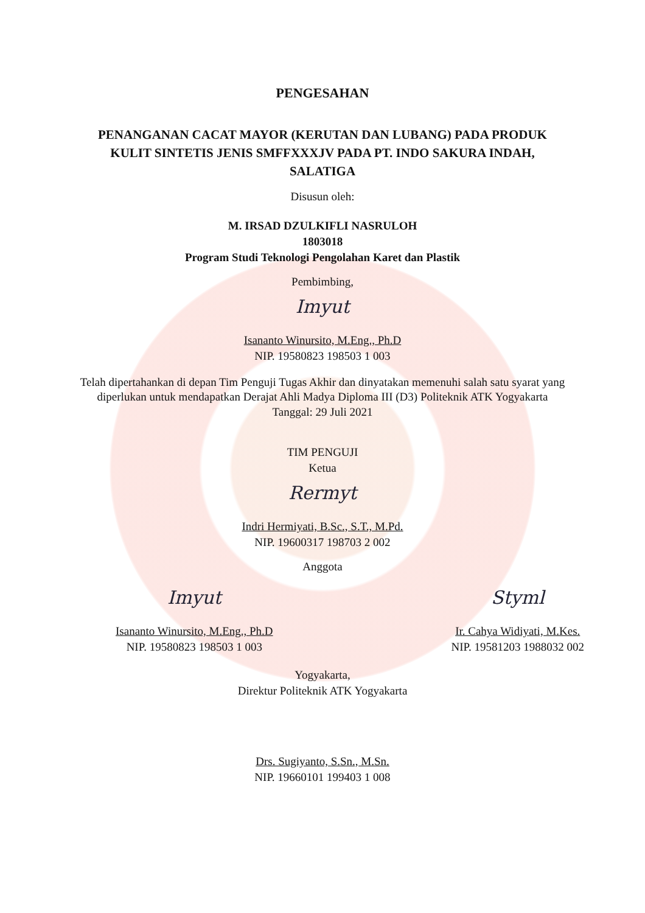PENGESAHAN
PENANGANAN CACAT MAYOR (KERUTAN DAN LUBANG) PADA PRODUK KULIT SINTETIS JENIS SMFFXXXJV PADA PT. INDO SAKURA INDAH, SALATIGA
Disusun oleh:
M. IRSAD DZULKIFLI NASRULOH
1803018
Program Studi Teknologi Pengolahan Karet dan Plastik
Pembimbing,
Imyut
Isananto Winursito, M.Eng., Ph.D
NIP. 19580823 198503 1 003
Telah dipertahankan di depan Tim Penguji Tugas Akhir dan dinyatakan memenuhi salah satu syarat yang diperlukan untuk mendapatkan Derajat Ahli Madya Diploma III (D3) Politeknik ATK Yogyakarta
Tanggal: 29 Juli 2021
TIM PENGUJI
Ketua
Rermyt
Indri Hermiyati, B.Sc., S.T., M.Pd.
NIP. 19600317 198703 2 002
Anggota
Imyut
Isananto Winursito, M.Eng., Ph.D
NIP. 19580823 198503 1 003
Styml
Ir. Cahya Widiyati, M.Kes.
NIP. 19581203 1988032 002
Yogyakarta,
Direktur Politeknik ATK Yogyakarta
Drs. Sugiyanto, S.Sn., M.Sn.
NIP. 19660101 199403 1 008